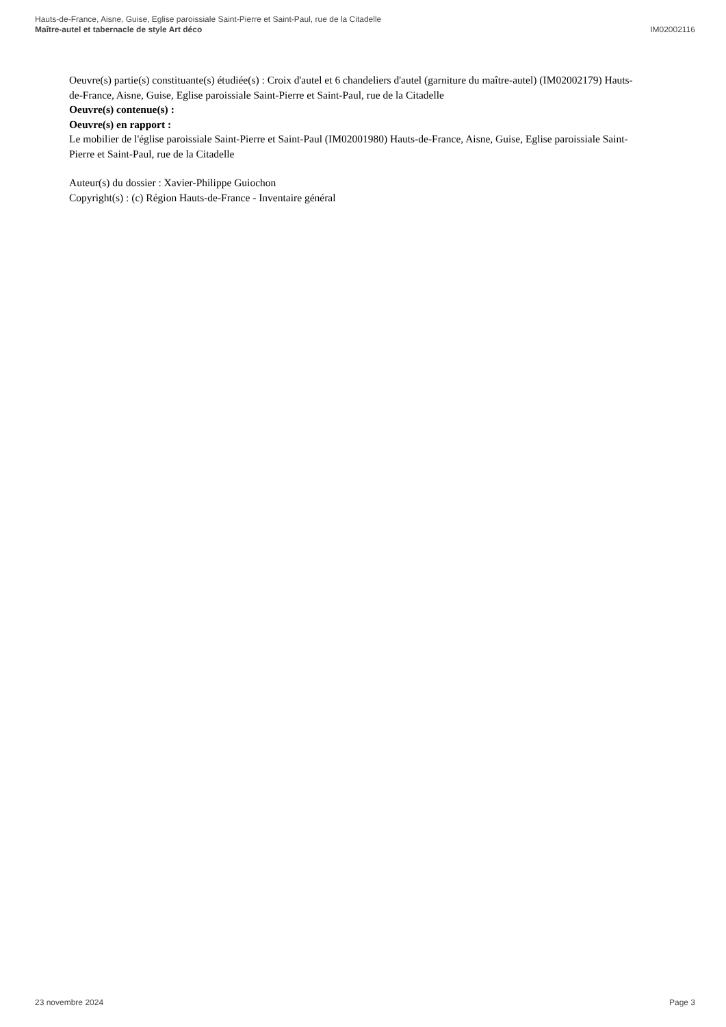Hauts-de-France, Aisne, Guise, Eglise paroissiale Saint-Pierre et Saint-Paul, rue de la Citadelle
Maître-autel et tabernacle de style Art déco IM02002116
Oeuvre(s) partie(s) constituante(s) étudiée(s) : Croix d'autel et 6 chandeliers d'autel (garniture du maître-autel) (IM02002179) Hauts-de-France, Aisne, Guise, Eglise paroissiale Saint-Pierre et Saint-Paul, rue de la Citadelle
Oeuvre(s) contenue(s) :
Oeuvre(s) en rapport :
Le mobilier de l'église paroissiale Saint-Pierre et Saint-Paul (IM02001980) Hauts-de-France, Aisne, Guise, Eglise paroissiale Saint-Pierre et Saint-Paul, rue de la Citadelle
Auteur(s) du dossier : Xavier-Philippe Guiochon
Copyright(s) : (c) Région Hauts-de-France - Inventaire général
23 novembre 2024 Page 3